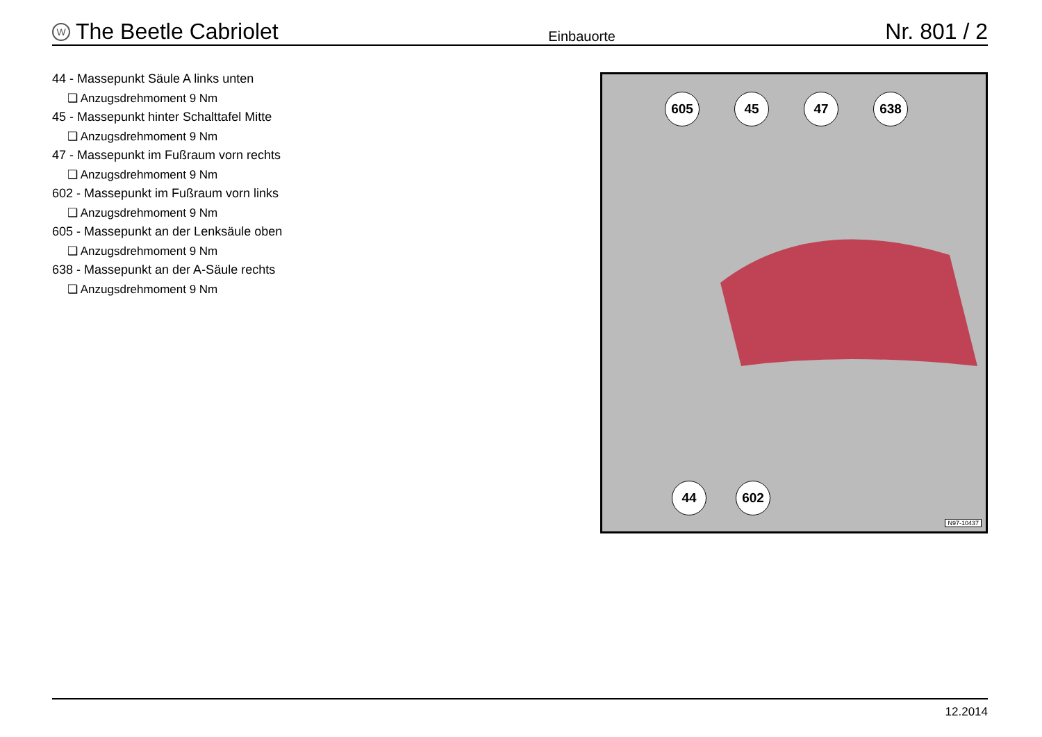W The Beetle Cabriolet
Einbauorte
Nr. 801 / 2
44 - Massepunkt Säule A links unten
❑ Anzugsdrehmoment 9 Nm
45 - Massepunkt hinter Schalttafel Mitte
❑ Anzugsdrehmoment 9 Nm
47 - Massepunkt im Fußraum vorn rechts
❑ Anzugsdrehmoment 9 Nm
602 - Massepunkt im Fußraum vorn links
❑ Anzugsdrehmoment 9 Nm
605 - Massepunkt an der Lenksäule oben
❑ Anzugsdrehmoment 9 Nm
638 - Massepunkt an der A-Säule rechts
❑ Anzugsdrehmoment 9 Nm
605 45 47 638
44 602
N97-10437
12.2014